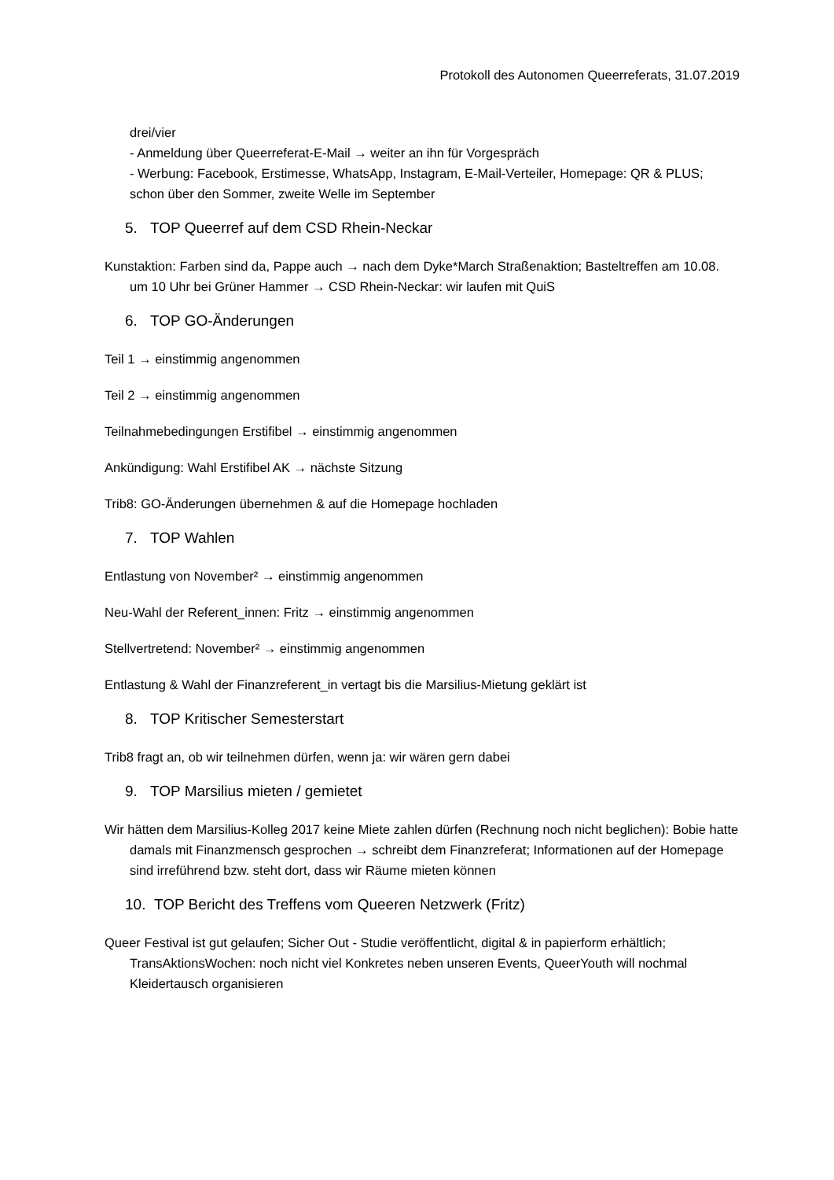Protokoll des Autonomen Queerreferats, 31.07.2019
drei/vier
- Anmeldung über Queerreferat-E-Mail → weiter an ihn für Vorgespräch
- Werbung: Facebook, Erstimesse, WhatsApp, Instagram, E-Mail-Verteiler, Homepage: QR & PLUS; schon über den Sommer, zweite Welle im September
5. TOP Queerref auf dem CSD Rhein-Neckar
Kunstaktion: Farben sind da, Pappe auch → nach dem Dyke*March Straßenaktion; Basteltreffen am 10.08. um 10 Uhr bei Grüner Hammer → CSD Rhein-Neckar: wir laufen mit QuiS
6. TOP GO-Änderungen
Teil 1 → einstimmig angenommen
Teil 2 → einstimmig angenommen
Teilnahmebedingungen Erstifibel → einstimmig angenommen
Ankündigung: Wahl Erstifibel AK → nächste Sitzung
Trib8: GO-Änderungen übernehmen & auf die Homepage hochladen
7. TOP Wahlen
Entlastung von November² → einstimmig angenommen
Neu-Wahl der Referent_innen: Fritz → einstimmig angenommen
Stellvertretend: November² → einstimmig angenommen
Entlastung & Wahl der Finanzreferent_in vertagt bis die Marsilius-Mietung geklärt ist
8. TOP Kritischer Semesterstart
Trib8 fragt an, ob wir teilnehmen dürfen, wenn ja: wir wären gern dabei
9. TOP Marsilius mieten / gemietet
Wir hätten dem Marsilius-Kolleg 2017 keine Miete zahlen dürfen (Rechnung noch nicht beglichen): Bobie hatte damals mit Finanzmensch gesprochen → schreibt dem Finanzreferat; Informationen auf der Homepage sind irreführend bzw. steht dort, dass wir Räume mieten können
10. TOP Bericht des Treffens vom Queeren Netzwerk (Fritz)
Queer Festival ist gut gelaufen; Sicher Out - Studie veröffentlicht, digital & in papierform erhältlich; TransAktionsWochen: noch nicht viel Konkretes neben unseren Events, QueerYouth will nochmal Kleidertausch organisieren